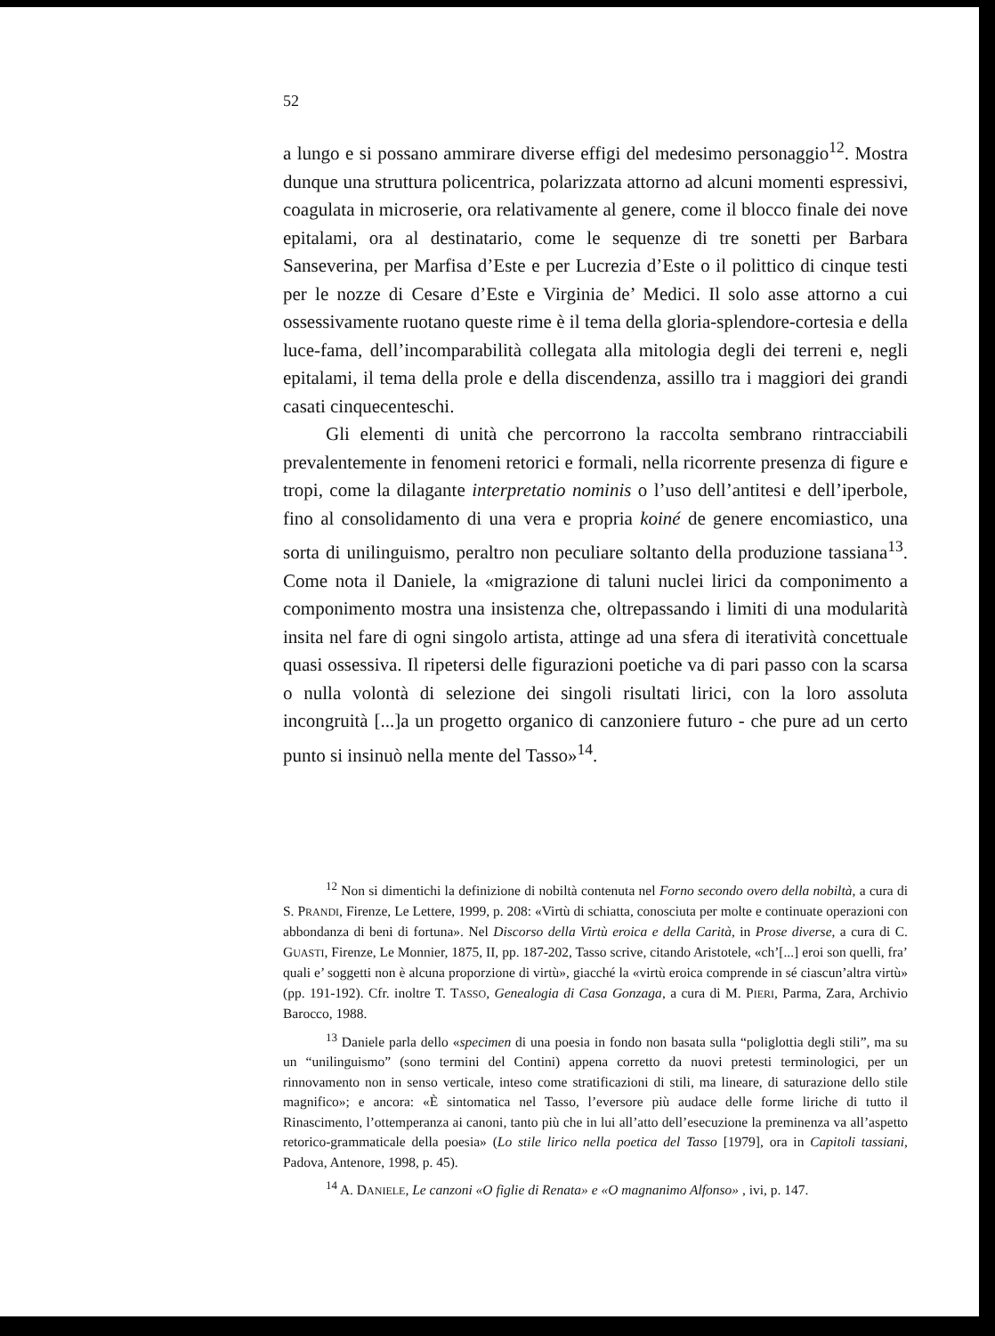52
a lungo e si possano ammirare diverse effigi del medesimo personaggio<sup>12</sup>. Mostra dunque una struttura policentrica, polarizzata attorno ad alcuni momenti espressivi, coagulata in microserie, ora relativamente al genere, come il blocco finale dei nove epitalami, ora al destinatario, come le sequenze di tre sonetti per Barbara Sanseverina, per Marfisa d’Este e per Lucrezia d’Este o il polittico di cinque testi per le nozze di Cesare d’Este e Virginia de’ Medici. Il solo asse attorno a cui ossessivamente ruotano queste rime è il tema della gloria-splendore-cortesia e della luce-fama, dell’incomparabilità collegata alla mitologia degli dei terreni e, negli epitalami, il tema della prole e della discendenza, assillo tra i maggiori dei grandi casati cinquecenteschi.
Gli elementi di unità che percorrono la raccolta sembrano rintracciabili prevalentemente in fenomeni retorici e formali, nella ricorrente presenza di figure e tropi, come la dilagante interpretatio nominis o l’uso dell’antitesi e dell’iperbole, fino al consolidamento di una vera e propria koiné de genere encomiastico, una sorta di unilinguismo, peraltro non peculiare soltanto della produzione tassiana<sup>13</sup>. Come nota il Daniele, la «migrazione di taluni nuclei lirici da componimento a componimento mostra una insistenza che, oltrepassando i limiti di una modularità insita nel fare di ogni singolo artista, attinge ad una sfera di iteratività concettuale quasi ossessiva. Il ripetersi delle figurazioni poetiche va di pari passo con la scarsa o nulla volontà di selezione dei singoli risultati lirici, con la loro assoluta incongruità [...]a un progetto organico di canzoniere futuro - che pure ad un certo punto si insinuò nella mente del Tasso»<sup>14</sup>.
<sup>12</sup> Non si dimentichi la definizione di nobiltà contenuta nel Forno secondo overo della nobiltà, a cura di S. PRANDI, Firenze, Le Lettere, 1999, p. 208: «Virtù di schiatta, conosciuta per molte e continuate operazioni con abbondanza di beni di fortuna». Nel Discorso della Virtù eroica e della Carità, in Prose diverse, a cura di C. GUASTI, Firenze, Le Monnier, 1875, II, pp. 187-202, Tasso scrive, citando Aristotele, «ch’[...] eroi son quelli, fra’ quali e’ soggetti non è alcuna proporzione di virtù», giacché la «virtù eroica comprende in sé ciascun’altra virtù» (pp. 191-192). Cfr. inoltre T. TASSO, Genealogia di Casa Gonzaga, a cura di M. PIERI, Parma, Zara, Archivio Barocco, 1988.
<sup>13</sup> Daniele parla dello «specimen di una poesia in fondo non basata sulla “poliglottia degli stili”, ma su un “unilinguismo” (sono termini del Contini) appena corretto da nuovi pretesti terminologici, per un rinnovamento non in senso verticale, inteso come stratificazioni di stili, ma lineare, di saturazione dello stile magnifico»; e ancora: «È sintomatica nel Tasso, l’eversore più audace delle forme liriche di tutto il Rinascimento, l’ottemperanza ai canoni, tanto più che in lui all’atto dell’esecuzione la preminenza va all’aspetto retorico-grammaticale della poesia» (Lo stile lirico nella poetica del Tasso [1979], ora in Capitoli tassiani, Padova, Antenore, 1998, p. 45).
<sup>14</sup> A. DANIELE, Le canzoni «O figlie di Renata» e «O magnanimo Alfonso» , ivi, p. 147.